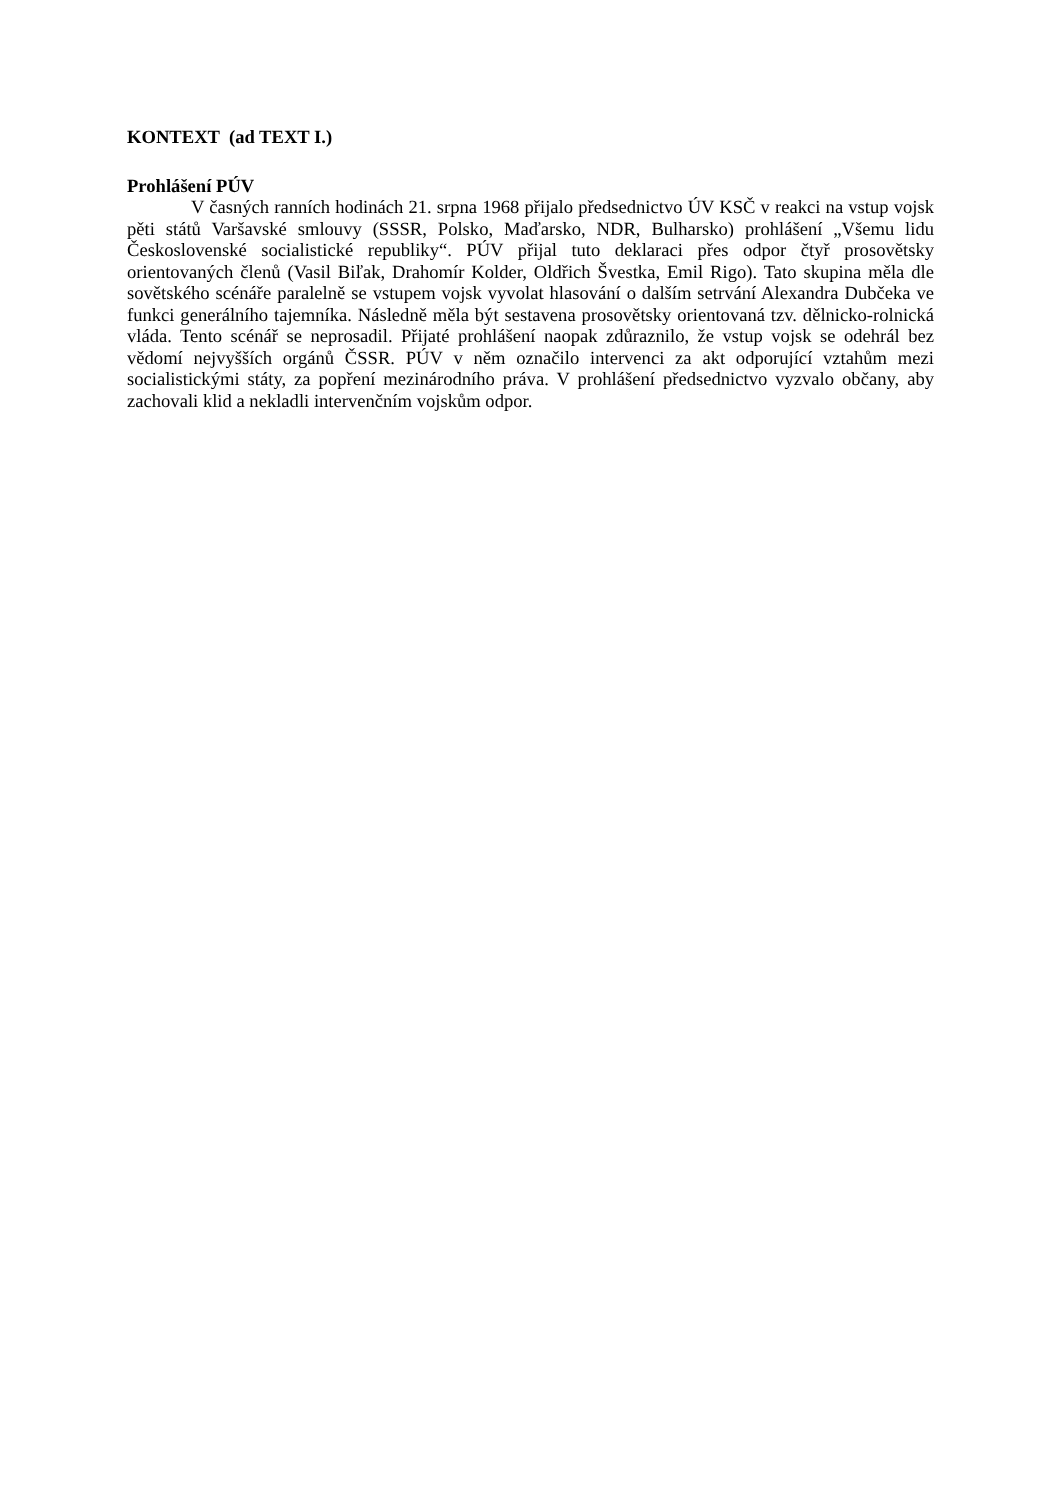KONTEXT (ad TEXT I.)
Prohlášení PÚV
V časných ranních hodinách 21. srpna 1968 přijalo předsednictvo ÚV KSČ v reakci na vstup vojsk pěti států Varšavské smlouvy (SSSR, Polsko, Maďarsko, NDR, Bulharsko) prohlášení „Všemu lidu Československé socialistické republiky“. PÚV přijal tuto deklaraci přes odpor čtyř prosovětsky orientovaných členů (Vasil Biľak, Drahomír Kolder, Oldřich Švestka, Emil Rigo). Tato skupina měla dle sovětského scénáře paralelně se vstupem vojsk vyvolat hlasování o dalším setrvání Alexandra Dubčeka ve funkci generálního tajemníka. Následně měla být sestavena prosovětsky orientovaná tzv. dělnicko-rolnická vláda. Tento scénář se neprosadil. Přijaté prohlášení naopak zdůraznilo, že vstup vojsk se odehrál bez vědomí nejvyšších orgánů ČSSR. PÚV v něm označilo intervenci za akt odporující vztahům mezi socialistickými státy, za popření mezinárodního práva. V prohlášení předsednictvo vyzvalo občany, aby zachovali klid a nekladli intervenčním vojskům odpor.